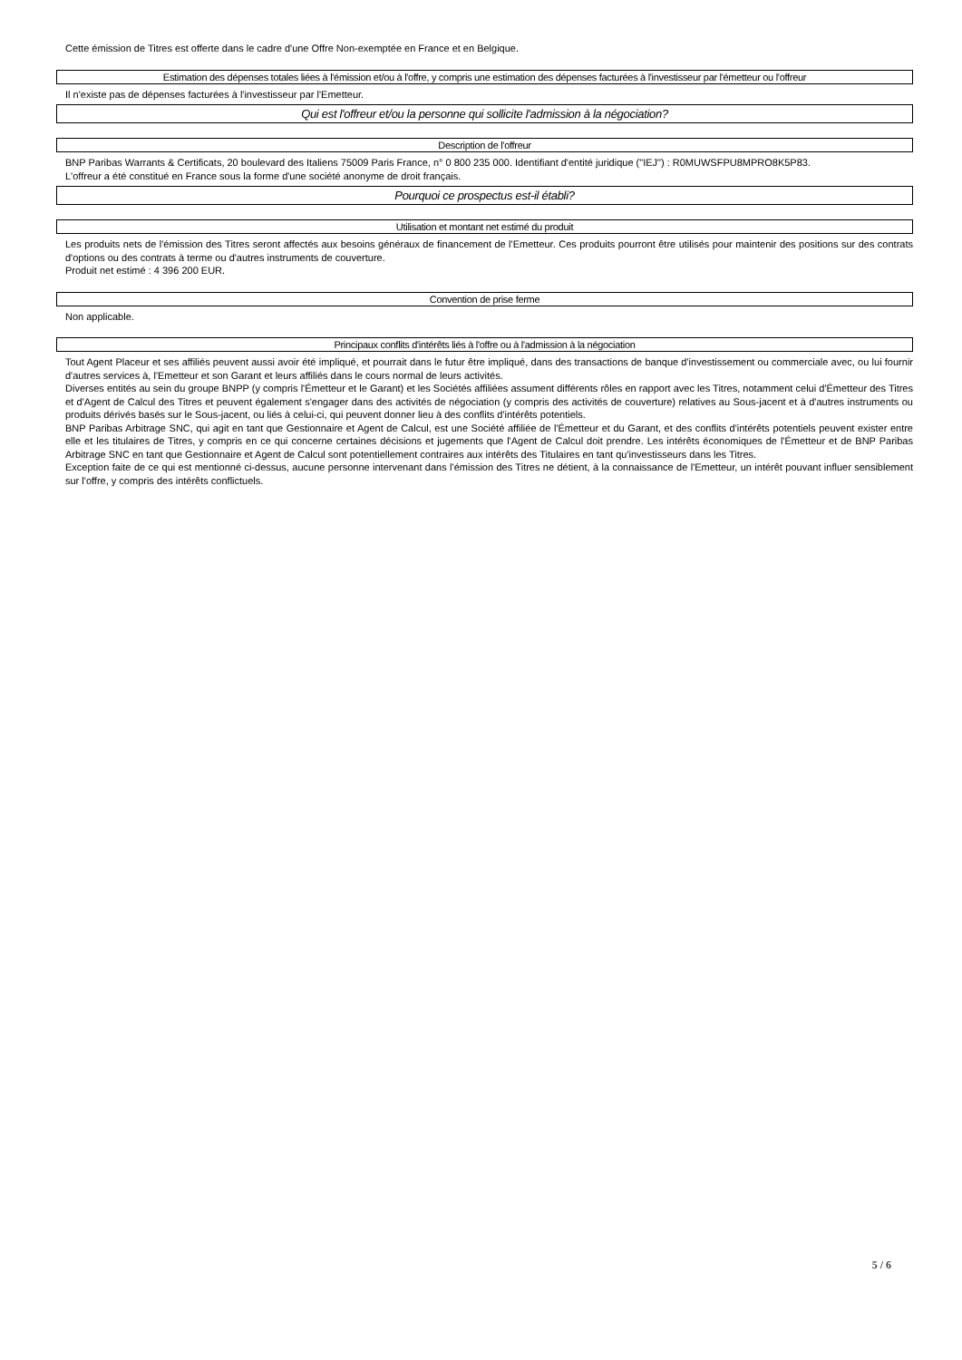Cette émission de Titres est offerte dans le cadre d'une Offre Non-exemptée en France et en Belgique.
Estimation des dépenses totales liées à l'émission et/ou à l'offre, y compris une estimation des dépenses facturées à l'investisseur par l'émetteur ou l'offreur
Il n'existe pas de dépenses facturées à l'investisseur par l'Emetteur.
Qui est l'offreur et/ou la personne qui sollicite l'admission à la négociation?
Description de l'offreur
BNP Paribas Warrants & Certificats, 20 boulevard des Italiens 75009 Paris France, n° 0 800 235 000. Identifiant d'entité juridique ("IEJ") : R0MUWSFPU8MPRO8K5P83.
L'offreur a été constitué en France sous la forme d'une société anonyme de droit français.
Pourquoi ce prospectus est-il établi?
Utilisation et montant net estimé du produit
Les produits nets de l'émission des Titres seront affectés aux besoins généraux de financement de l'Emetteur. Ces produits pourront être utilisés pour maintenir des positions sur des contrats d'options ou des contrats à terme ou d'autres instruments de couverture.
Produit net estimé : 4 396 200 EUR.
Convention de prise ferme
Non applicable.
Principaux conflits d'intérêts liés à l'offre ou à l'admission à la négociation
Tout Agent Placeur et ses affiliés peuvent aussi avoir été impliqué, et pourrait dans le futur être impliqué, dans des transactions de banque d'investissement ou commerciale avec, ou lui fournir d'autres services à, l'Emetteur et son Garant et leurs affiliés dans le cours normal de leurs activités.
Diverses entités au sein du groupe BNPP (y compris l'Émetteur et le Garant) et les Sociétés affiliées assument différents rôles en rapport avec les Titres, notamment celui d'Émetteur des Titres et d'Agent de Calcul des Titres et peuvent également s'engager dans des activités de négociation (y compris des activités de couverture) relatives au Sous-jacent et à d'autres instruments ou produits dérivés basés sur le Sous-jacent, ou liés à celui-ci, qui peuvent donner lieu à des conflits d'intérêts potentiels.
BNP Paribas Arbitrage SNC, qui agit en tant que Gestionnaire et Agent de Calcul, est une Société affiliée de l'Émetteur et du Garant, et des conflits d'intérêts potentiels peuvent exister entre elle et les titulaires de Titres, y compris en ce qui concerne certaines décisions et jugements que l'Agent de Calcul doit prendre. Les intérêts économiques de l'Émetteur et de BNP Paribas Arbitrage SNC en tant que Gestionnaire et Agent de Calcul sont potentiellement contraires aux intérêts des Titulaires en tant qu'investisseurs dans les Titres.
Exception faite de ce qui est mentionné ci-dessus, aucune personne intervenant dans l'émission des Titres ne détient, à la connaissance de l'Emetteur, un intérêt pouvant influer sensiblement sur l'offre, y compris des intérêts conflictuels.
5 / 6